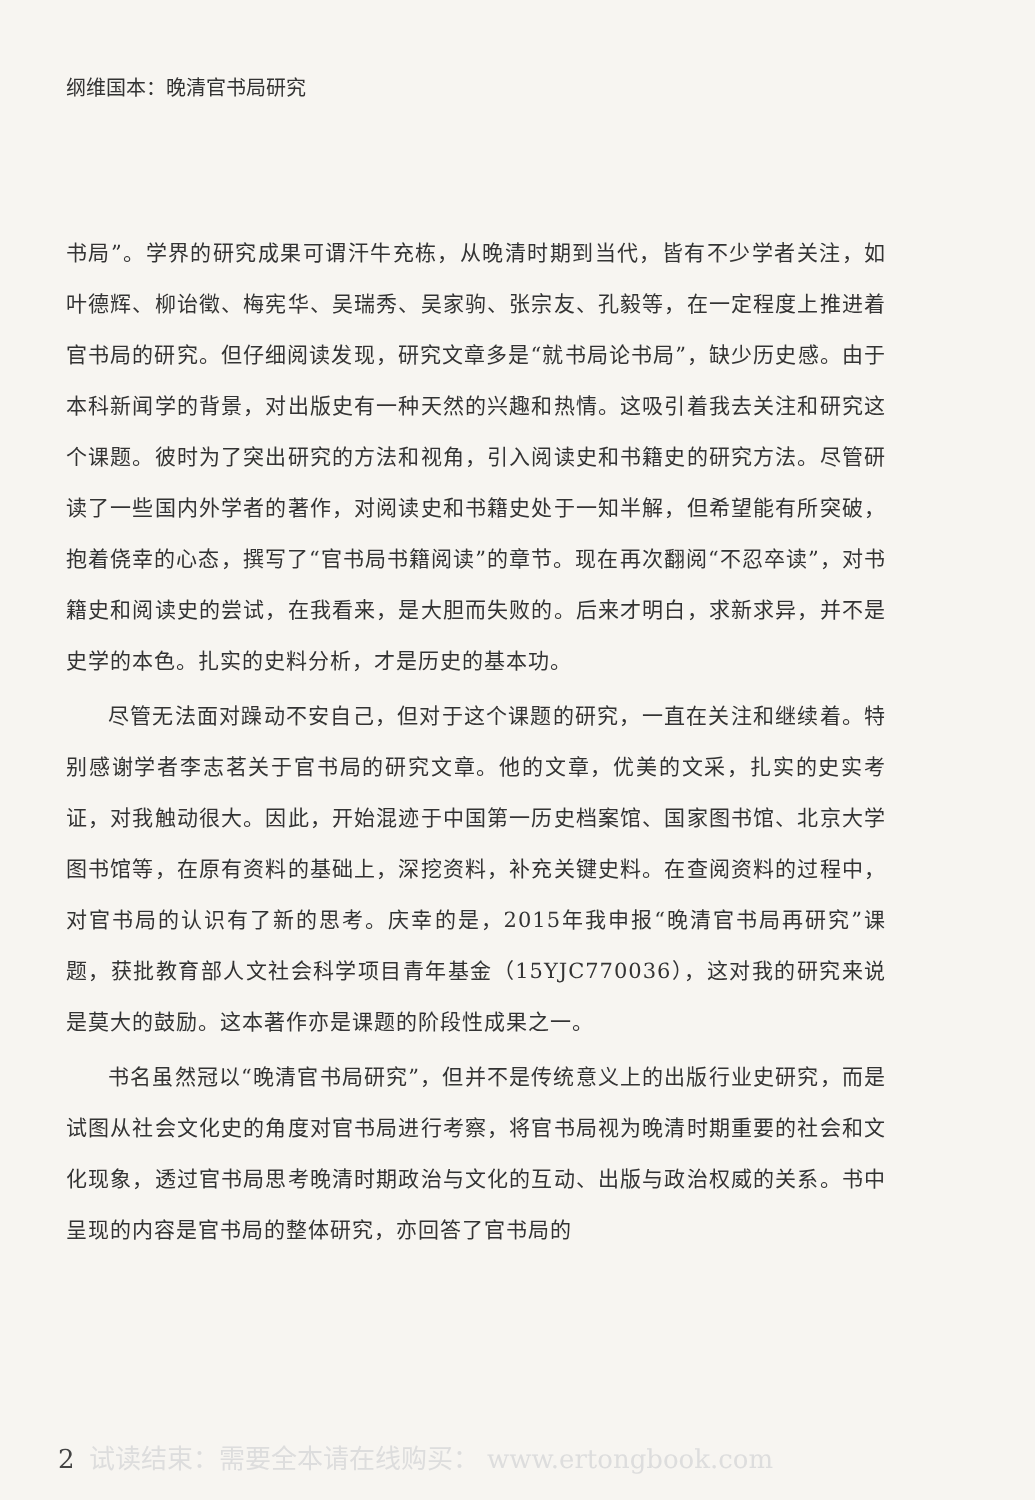纲维国本：晚清官书局研究
书局”。学界的研究成果可谓汗牛充栋，从晚清时期到当代，皆有不少学者关注，如叶德辉、柳诒徵、梅宪华、吴瑞秀、吴家驹、张宗友、孔毅等，在一定程度上推进着官书局的研究。但仔细阅读发现，研究文章多是“就书局论书局”，缺少历史感。由于本科新闻学的背景，对出版史有一种天然的兴趣和热情。这吸引着我去关注和研究这个课题。彼时为了突出研究的方法和视角，引入阅读史和书籍史的研究方法。尽管研读了一些国内外学者的著作，对阅读史和书籍史处于一知半解，但希望能有所突破，抱着侥幸的心态，撰写了“官书局书籍阅读”的章节。现在再次翻阅“不忍卒读”，对书籍史和阅读史的尝试，在我看来，是大胆而失败的。后来才明白，求新求异，并不是史学的本色。扎实的史料分析，才是历史的基本功。
尽管无法面对躁动不安自己，但对于这个课题的研究，一直在关注和继续着。特别感谢学者李志茗关于官书局的研究文章。他的文章，优美的文采，扎实的史实考证，对我触动很大。因此，开始混迹于中国第一历史档案馆、国家图书馆、北京大学图书馆等，在原有资料的基础上，深挖资料，补充关键史料。在查阅资料的过程中，对官书局的认识有了新的思考。庆幸的是，2015年我申报“晚清官书局再研究”课题，获批教育部人文社会科学项目青年基金（15YJC770036），这对我的研究来说是莫大的鼓励。这本著作亦是课题的阶段性成果之一。
书名虽然冠以“晚清官书局研究”，但并不是传统意义上的出版行业史研究，而是试图从社会文化史的角度对官书局进行考察，将官书局视为晚清时期重要的社会和文化现象，透过官书局思考晚清时期政治与文化的互动、出版与政治权威的关系。书中呈现的内容是官书局的整体研究，亦回答了官书局的
2 试读结束：需要全本请在线购买： www.ertongbook.com